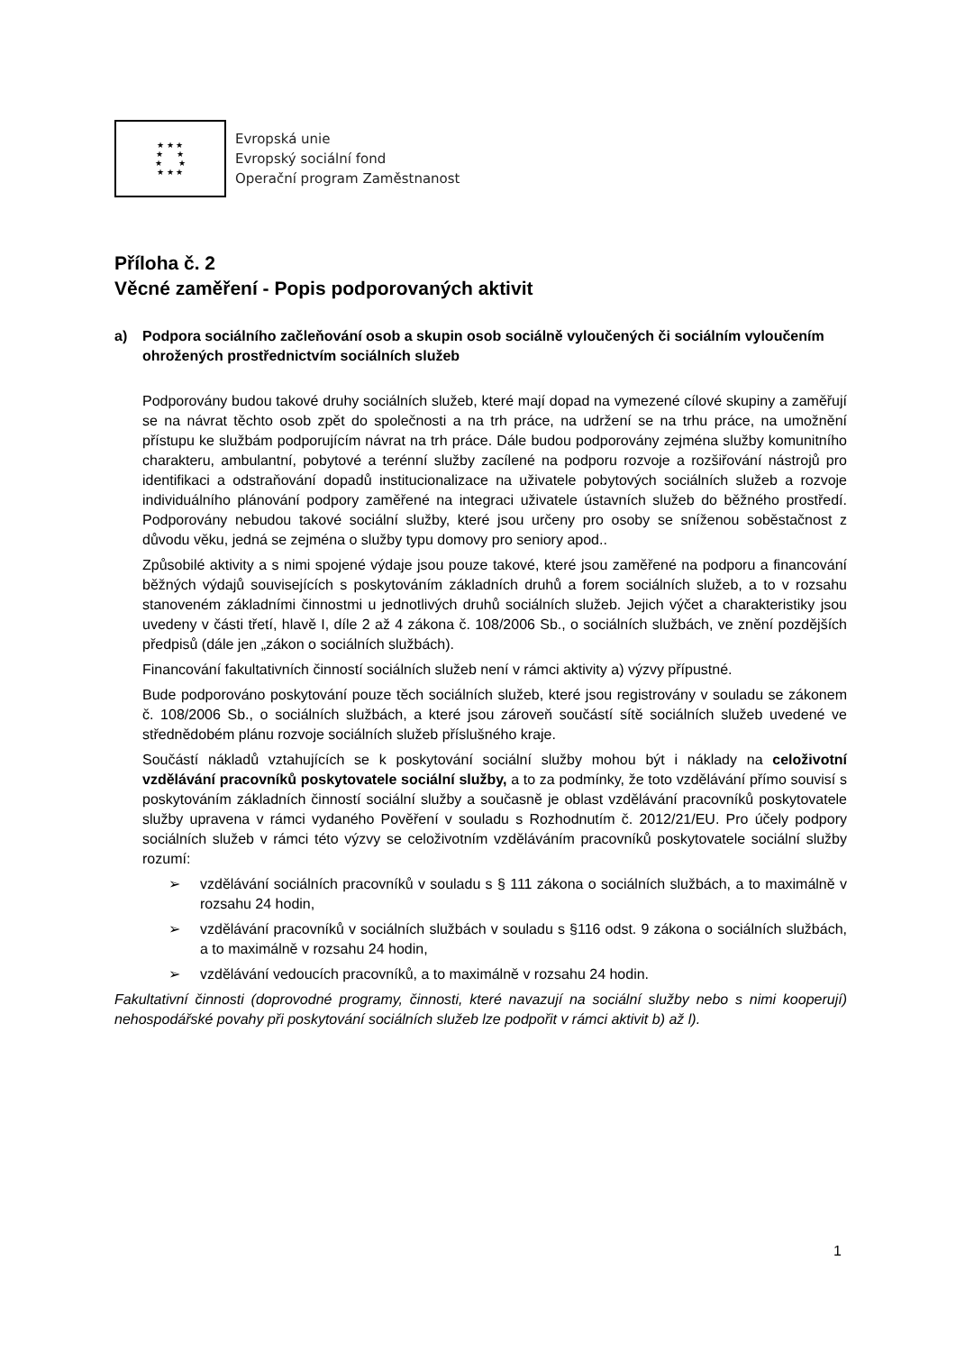★ ★ ★
★ ★
★ ★
★ ★ ★
Evropská unie
Evropský sociální fond
Operační program Zaměstnanost
Příloha č. 2
Věcné zaměření - Popis podporovaných aktivit
a) Podpora sociálního začleňování osob a skupin osob sociálně vyloučených či sociálním vyloučením ohrožených prostřednictvím sociálních služeb
Podporovány budou takové druhy sociálních služeb, které mají dopad na vymezené cílové skupiny a zaměřují se na návrat těchto osob zpět do společnosti a na trh práce, na udržení se na trhu práce, na umožnění přístupu ke službám podporujícím návrat na trh práce. Dále budou podporovány zejména služby komunitního charakteru, ambulantní, pobytové a terénní služby zacílené na podporu rozvoje a rozšiřování nástrojů pro identifikaci a odstraňování dopadů institucionalizace na uživatele pobytových sociálních služeb a rozvoje individuálního plánování podpory zaměřené na integraci uživatele ústavních služeb do běžného prostředí. Podporovány nebudou takové sociální služby, které jsou určeny pro osoby se sníženou soběstačnost z důvodu věku, jedná se zejména o služby typu domovy pro seniory apod..
Způsobilé aktivity a s nimi spojené výdaje jsou pouze takové, které jsou zaměřené na podporu a financování běžných výdajů souvisejících s poskytováním základních druhů a forem sociálních služeb, a to v rozsahu stanoveném základními činnostmi u jednotlivých druhů sociálních služeb. Jejich výčet a charakteristiky jsou uvedeny v části třetí, hlavě I, díle 2 až 4 zákona č. 108/2006 Sb., o sociálních službách, ve znění pozdějších předpisů (dále jen „zákon o sociálních službách).
Financování fakultativních činností sociálních služeb není v rámci aktivity a) výzvy přípustné.
Bude podporováno poskytování pouze těch sociálních služeb, které jsou registrovány v souladu se zákonem č. 108/2006 Sb., o sociálních službách, a které jsou zároveň součástí sítě sociálních služeb uvedené ve střednědobém plánu rozvoje sociálních služeb příslušného kraje.
Součástí nákladů vztahujících se k poskytování sociální služby mohou být i náklady na celoživotní vzdělávání pracovníků poskytovatele sociální služby, a to za podmínky, že toto vzdělávání přímo souvisí s poskytováním základních činností sociální služby a současně je oblast vzdělávání pracovníků poskytovatele služby upravena v rámci vydaného Pověření v souladu s Rozhodnutím č. 2012/21/EU. Pro účely podpory sociálních služeb v rámci této výzvy se celoživotním vzděláváním pracovníků poskytovatele sociální služby rozumí:
➢ vzdělávání sociálních pracovníků v souladu s § 111 zákona o sociálních službách, a to maximálně v rozsahu 24 hodin,
➢ vzdělávání pracovníků v sociálních službách v souladu s §116 odst. 9 zákona o sociálních službách, a to maximálně v rozsahu 24 hodin,
➢ vzdělávání vedoucích pracovníků, a to maximálně v rozsahu 24 hodin.
Fakultativní činnosti (doprovodné programy, činnosti, které navazují na sociální služby nebo s nimi kooperují) nehospodářské povahy při poskytování sociálních služeb lze podpořit v rámci aktivit b) až l).
1